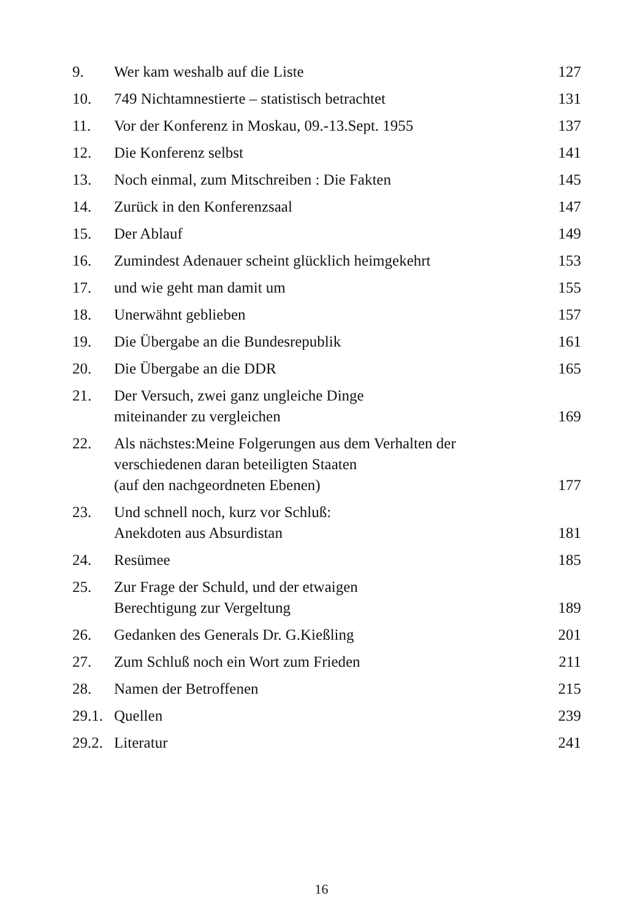| 9. | Wer kam weshalb auf die Liste | 127 |
| 10. | 749 Nichtamnestierte – statistisch betrachtet | 131 |
| 11. | Vor der Konferenz in Moskau, 09.-13.Sept. 1955 | 137 |
| 12. | Die Konferenz selbst | 141 |
| 13. | Noch einmal, zum Mitschreiben : Die Fakten | 145 |
| 14. | Zurück in den Konferenzsaal | 147 |
| 15. | Der Ablauf | 149 |
| 16. | Zumindest Adenauer scheint glücklich heimgekehrt | 153 |
| 17. | und wie geht man damit um | 155 |
| 18. | Unerwähnt geblieben | 157 |
| 19. | Die Übergabe an die Bundesrepublik | 161 |
| 20. | Die Übergabe an die DDR | 165 |
| 21. | Der Versuch, zwei ganz ungleiche Dinge miteinander zu vergleichen | 169 |
| 22. | Als nächstes:Meine Folgerungen aus dem Verhalten der verschiedenen daran beteiligten Staaten (auf den nachgeordneten Ebenen) | 177 |
| 23. | Und schnell noch, kurz vor Schluß: Anekdoten aus Absurdistan | 181 |
| 24. | Resümee | 185 |
| 25. | Zur Frage der Schuld, und der etwaigen Berechtigung zur Vergeltung | 189 |
| 26. | Gedanken des Generals Dr. G.Kießling | 201 |
| 27. | Zum Schluß noch ein Wort zum Frieden | 211 |
| 28. | Namen der Betroffenen | 215 |
| 29.1. | Quellen | 239 |
| 29.2. | Literatur | 241 |
16